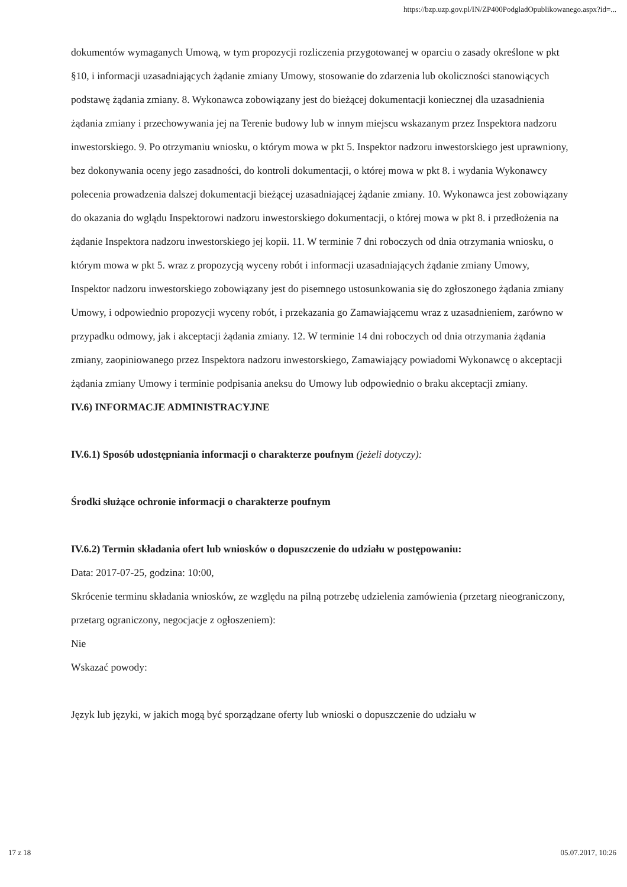https://bzp.uzp.gov.pl/IN/ZP400PodgladOpublikowanego.aspx?id=...
dokumentów wymaganych Umową, w tym propozycji rozliczenia przygotowanej w oparciu o zasady określone w pkt §10, i informacji uzasadniających żądanie zmiany Umowy, stosowanie do zdarzenia lub okoliczności stanowiących podstawę żądania zmiany. 8. Wykonawca zobowiązany jest do bieżącej dokumentacji koniecznej dla uzasadnienia żądania zmiany i przechowywania jej na Terenie budowy lub w innym miejscu wskazanym przez Inspektora nadzoru inwestorskiego. 9. Po otrzymaniu wniosku, o którym mowa w pkt 5. Inspektor nadzoru inwestorskiego jest uprawniony, bez dokonywania oceny jego zasadności, do kontroli dokumentacji, o której mowa w pkt 8. i wydania Wykonawcy polecenia prowadzenia dalszej dokumentacji bieżącej uzasadniającej żądanie zmiany. 10. Wykonawca jest zobowiązany do okazania do wglądu Inspektorowi nadzoru inwestorskiego dokumentacji, o której mowa w pkt 8. i przedłożenia na żądanie Inspektora nadzoru inwestorskiego jej kopii. 11. W terminie 7 dni roboczych od dnia otrzymania wniosku, o którym mowa w pkt 5. wraz z propozycją wyceny robót i informacji uzasadniających żądanie zmiany Umowy, Inspektor nadzoru inwestorskiego zobowiązany jest do pisemnego ustosunkowania się do zgłoszonego żądania zmiany Umowy, i odpowiednio propozycji wyceny robót, i przekazania go Zamawiającemu wraz z uzasadnieniem, zarówno w przypadku odmowy, jak i akceptacji żądania zmiany. 12. W terminie 14 dni roboczych od dnia otrzymania żądania zmiany, zaopiniowanego przez Inspektora nadzoru inwestorskiego, Zamawiający powiadomi Wykonawcę o akceptacji żądania zmiany Umowy i terminie podpisania aneksu do Umowy lub odpowiednio o braku akceptacji zmiany.
IV.6) INFORMACJE ADMINISTRACYJNE
IV.6.1) Sposób udostępniania informacji o charakterze poufnym (jeżeli dotyczy):
Środki służące ochronie informacji o charakterze poufnym
IV.6.2) Termin składania ofert lub wniosków o dopuszczenie do udziału w postępowaniu:
Data: 2017-07-25, godzina: 10:00,
Skrócenie terminu składania wniosków, ze względu na pilną potrzebę udzielenia zamówienia (przetarg nieograniczony, przetarg ograniczony, negocjacje z ogłoszeniem):
Nie
Wskazać powody:
Język lub języki, w jakich mogą być sporządzane oferty lub wnioski o dopuszczenie do udziału w
17 z 18 05.07.2017, 10:26